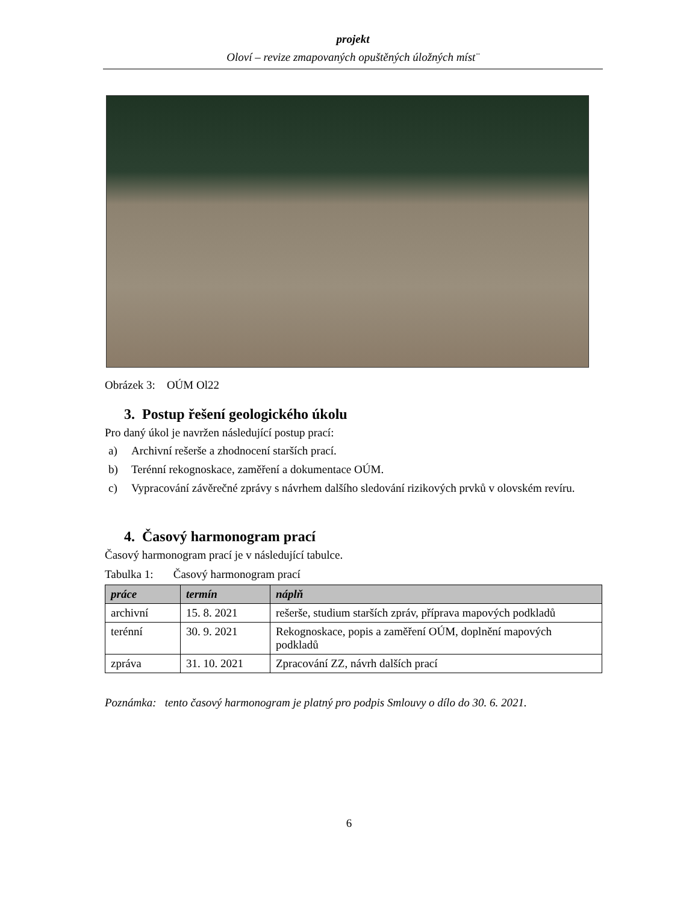projekt
Oloví – revize zmapovaných opuštěných úložných míst¨
Obrázek 3: OÚM Ol22
3. Postup řešení geologického úkolu
Pro daný úkol je navržen následující postup prací:
a) Archivní rešerše a zhodnocení starších prací.
b) Terénní rekognoskace, zaměření a dokumentace OÚM.
c) Vypracování závěrečné zprávy s návrhem dalšího sledování rizikových prvků v olovském revíru.
4. Časový harmonogram prací
Časový harmonogram prací je v následující tabulce.
Tabulka 1: Časový harmonogram prací
| práce | termín | náplň |
| --- | --- | --- |
| archivní | 15. 8. 2021 | rešerše, studium starších zpráv, příprava mapových podkladů |
| terénní | 30. 9. 2021 | Rekognoskace, popis a zaměření OÚM, doplnění mapových podkladů |
| zpráva | 31. 10. 2021 | Zpracování ZZ, návrh dalších prací |
Poznámka: tento časový harmonogram je platný pro podpis Smlouvy o dílo do 30. 6. 2021.
6